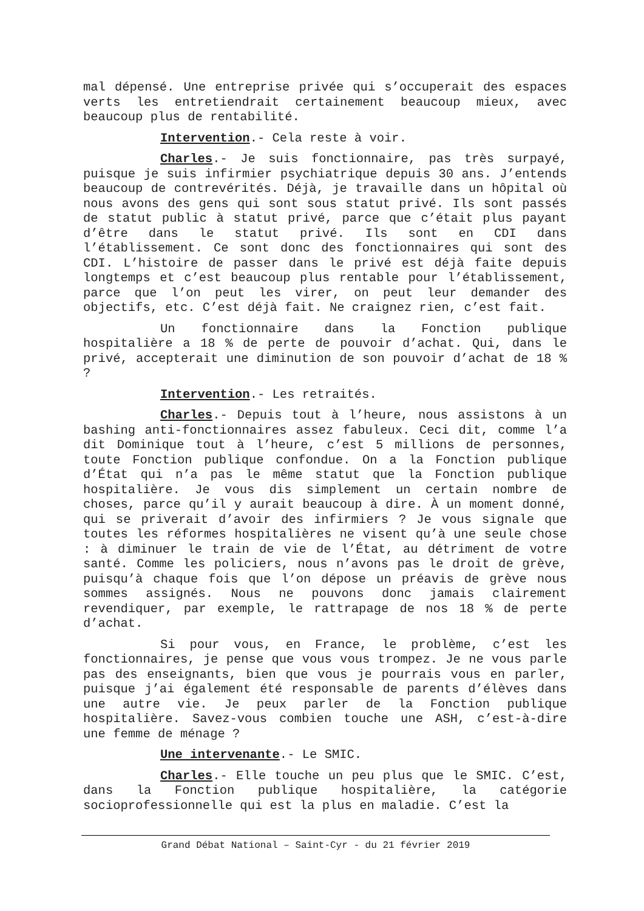mal dépensé. Une entreprise privée qui s’occuperait des espaces verts les entretiendrait certainement beaucoup mieux, avec beaucoup plus de rentabilité.
Intervention.- Cela reste à voir.
Charles.- Je suis fonctionnaire, pas très surpayé, puisque je suis infirmier psychiatrique depuis 30 ans. J’entends beaucoup de contrevérités. Déjà, je travaille dans un hôpital où nous avons des gens qui sont sous statut privé. Ils sont passés de statut public à statut privé, parce que c’était plus payant d’être dans le statut privé. Ils sont en CDI dans l’établissement. Ce sont donc des fonctionnaires qui sont des CDI. L’histoire de passer dans le privé est déjà faite depuis longtemps et c’est beaucoup plus rentable pour l’établissement, parce que l’on peut les virer, on peut leur demander des objectifs, etc. C’est déjà fait. Ne craignez rien, c’est fait.
Un fonctionnaire dans la Fonction publique hospitalière a 18 % de perte de pouvoir d’achat. Qui, dans le privé, accepterait une diminution de son pouvoir d’achat de 18 % ?
Intervention.- Les retraités.
Charles.- Depuis tout à l’heure, nous assistons à un bashing anti-fonctionnaires assez fabuleux. Ceci dit, comme l’a dit Dominique tout à l’heure, c’est 5 millions de personnes, toute Fonction publique confondue. On a la Fonction publique d’État qui n’a pas le même statut que la Fonction publique hospitalière. Je vous dis simplement un certain nombre de choses, parce qu’il y aurait beaucoup à dire. À un moment donné, qui se priverait d’avoir des infirmiers ? Je vous signale que toutes les réformes hospitalières ne visent qu’à une seule chose : à diminuer le train de vie de l’État, au détriment de votre santé. Comme les policiers, nous n’avons pas le droit de grève, puisqu’à chaque fois que l’on dépose un préavis de grève nous sommes assignés. Nous ne pouvons donc jamais clairement revendiquer, par exemple, le rattrapage de nos 18 % de perte d’achat.
Si pour vous, en France, le problème, c’est les fonctionnaires, je pense que vous vous trompez. Je ne vous parle pas des enseignants, bien que vous je pourrais vous en parler, puisque j’ai également été responsable de parents d’élèves dans une autre vie. Je peux parler de la Fonction publique hospitalière. Savez-vous combien touche une ASH, c’est-à-dire une femme de ménage ?
Une intervenante.- Le SMIC.
Charles.- Elle touche un peu plus que le SMIC. C’est, dans la Fonction publique hospitalière, la catégorie socioprofessionnelle qui est la plus en maladie. C’est la
Grand Débat National – Saint-Cyr - du 21 février 2019